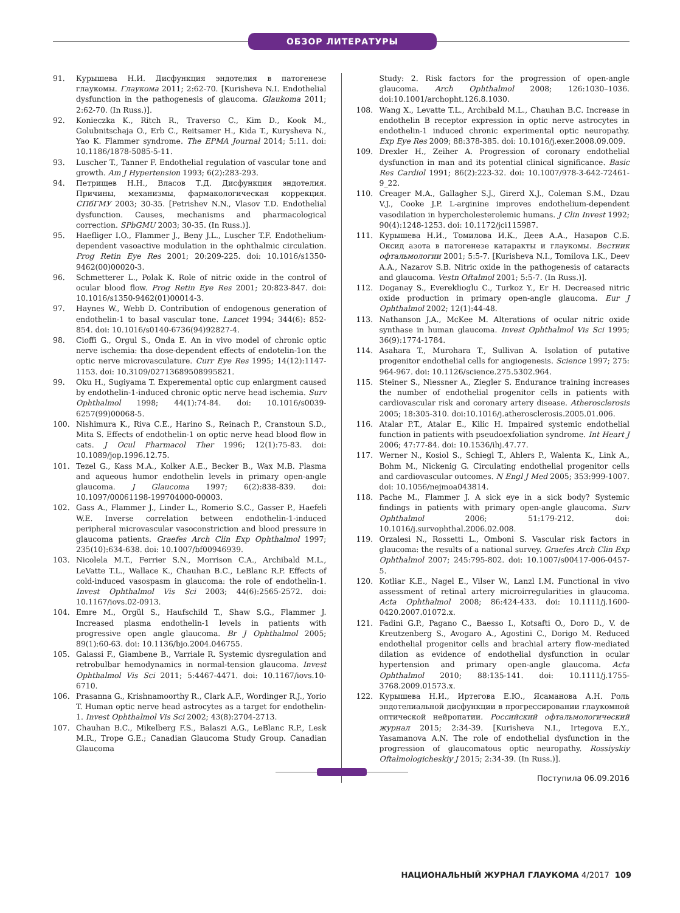ОБЗОР ЛИТЕРАТУРЫ
91. Курышева Н.И. Дисфункция эндотелия в патогенезе глаукомы. Глаукома 2011; 2:62-70. [Kurisheva N.I. Endothelial dysfunction in the pathogenesis of glaucoma. Glaukoma 2011; 2:62-70. (In Russ.)].
92. Konieczka K., Ritch R., Traverso C., Kim D., Kook M., Golubnitschaja O., Erb C., Reitsamer H., Kida T., Kurysheva N., Yao K. Flammer syndrome. The EPMA Journal 2014; 5:11. doi: 10.1186/1878-5085-5-11.
93. Luscher T., Tanner F. Endothelial regulation of vascular tone and growth. Am J Hypertension 1993; 6(2):283-293.
94. Петрищев Н.Н., Власов Т.Д. Дисфункция эндотелия. Причины, механизмы, фармакологическая коррекция. СПбГМУ 2003; 30-35. [Petrishev N.N., Vlasov T.D. Endothelial dysfunction. Causes, mechanisms and pharmacological correction. SPbGMU 2003; 30-35. (In Russ.)].
95. Haefliger I.O., Flammer J., Beny J.L., Luscher T.F. Endothelium-dependent vasoactive modulation in the ophthalmic circulation. Prog Retin Eye Res 2001; 20:209-225. doi: 10.1016/s1350-9462(00)00020-3.
96. Schmetterer L., Polak K. Role of nitric oxide in the control of ocular blood flow. Prog Retin Eye Res 2001; 20:823-847. doi: 10.1016/s1350-9462(01)00014-3.
97. Haynes W., Webb D. Contribution of endogenous generation of endothelin-1 to basal vascular tone. Lancet 1994; 344(6): 852-854. doi: 10.1016/s0140-6736(94)92827-4.
98. Cioffi G., Orgul S., Onda E. An in vivo model of chronic optic nerve ischemia: tha dose-dependent effects of endotelin-1on the optic nerve microvasculature. Curr Eye Res 1995; 14(12):1147-1153. doi: 10.3109/02713689508995821.
99. Oku H., Sugiyama T. Experemental optic cup enlargment caused by endothelin-1-induced chronic optic nerve head ischemia. Surv Ophthalmol 1998; 44(1):74-84. doi: 10.1016/s0039-6257(99)00068-5.
100. Nishimura K., Riva C.E., Harino S., Reinach P., Cranstoun S.D., Mita S. Effects of endothelin-1 on optic nerve head blood flow in cats. J Ocul Pharmacol Ther 1996; 12(1):75-83. doi: 10.1089/jop.1996.12.75.
101. Tezel G., Kass M.A., Kolker A.E., Becker B., Wax M.B. Plasma and aqueous humor endothelin levels in primary open-angle glaucoma. J Glaucoma 1997; 6(2):838-839. doi: 10.1097/00061198-199704000-00003.
102. Gass A., Flammer J., Linder L., Romerio S.C., Gasser P., Haefeli W.E. Inverse correlation between endothelin-1-induced peripheral microvascular vasoconstriction and blood pressure in glaucoma patients. Graefes Arch Clin Exp Ophthalmol 1997; 235(10):634-638. doi: 10.1007/bf00946939.
103. Nicolela M.T., Ferrier S.N., Morrison C.A., Archibald M.L., LeVatte T.L., Wallace K., Chauhan B.C., LeBlanc R.P. Effects of cold-induced vasospasm in glaucoma: the role of endothelin-1. Invest Ophthalmol Vis Sci 2003; 44(6):2565-2572. doi: 10.1167/iovs.02-0913.
104. Emre M., Orgül S., Haufschild T., Shaw S.G., Flammer J. Increased plasma endothelin-1 levels in patients with progressive open angle glaucoma. Br J Ophthalmol 2005; 89(1):60-63. doi: 10.1136/bjo.2004.046755.
105. Galassi F., Giambene B., Varriale R. Systemic dysregulation and retrobulbar hemodynamics in normal-tension glaucoma. Invest Ophthalmol Vis Sci 2011; 5:4467-4471. doi: 10.1167/iovs.10-6710.
106. Prasanna G., Krishnamoorthy R., Clark A.F., Wordinger R.J., Yorio T. Human optic nerve head astrocytes as a target for endothelin-1. Invest Ophthalmol Vis Sci 2002; 43(8):2704-2713.
107. Chauhan B.C., Mikelberg F.S., Balaszi A.G., LeBlanc R.P., Lesk M.R., Trope G.E.; Canadian Glaucoma Study Group. Canadian Glaucoma
Study: 2. Risk factors for the progression of open-angle glaucoma. Arch Ophthalmol 2008; 126:1030–1036. doi:10.1001/archopht.126.8.1030.
108. Wang X., Levatte T.L., Archibald M.L., Chauhan B.C. Increase in endothelin B receptor expression in optic nerve astrocytes in endothelin-1 induced chronic experimental optic neuropathy. Exp Eye Res 2009; 88:378-385. doi: 10.1016/j.exer.2008.09.009.
109. Drexler H., Zeiher A. Progression of coronary endothelial dysfunction in man and its potential clinical significance. Basic Res Cardiol 1991; 86(2):223-32. doi: 10.1007/978-3-642-72461-9_22.
110. Creager M.A., Gallagher S.J., Girerd X.J., Coleman S.M., Dzau V.J., Cooke J.P. L-arginine improves endothelium-dependent vasodilation in hypercholesterolemic humans. J Clin Invest 1992; 90(4):1248-1253. doi: 10.1172/jci115987.
111. Курышева Н.И., Томилова И.К., Деев А.А., Назаров С.Б. Оксид азота в патогенезе катаракты и глаукомы. Вестник офтальмологии 2001; 5:5-7. [Kurisheva N.I., Tomilova I.K., Deev A.A., Nazarov S.B. Nitric oxide in the pathogenesis of cataracts and glaucoma. Vestn Oftalmol 2001; 5:5-7. (In Russ.)].
112. Doganay S., Evereklioglu C., Turkoz Y., Er H. Decreased nitric oxide production in primary open-angle glaucoma. Eur J Ophthalmol 2002; 12(1):44-48.
113. Nathanson J.A., McKee M. Alterations of ocular nitric oxide synthase in human glaucoma. Invest Ophthalmol Vis Sci 1995; 36(9):1774-1784.
114. Asahara T., Murohara T., Sullivan A. Isolation of putative progenitor endothelial cells for angiogenesis. Science 1997; 275: 964-967. doi: 10.1126/science.275.5302.964.
115. Steiner S., Niessner A., Ziegler S. Endurance training increases the number of endothelial progenitor cells in patients with cardiovascular risk and coronary artery disease. Atherosclerosis 2005; 18:305-310. doi:10.1016/j.atherosclerosis.2005.01.006.
116. Atalar P.T., Atalar E., Kilic H. Impaired systemic endothelial function in patients with pseudoexfoliation syndrome. Int Heart J 2006; 47:77-84. doi: 10.1536/ihj.47.77.
117. Werner N., Kosiol S., Schiegl T., Ahlers P., Walenta K., Link A., Bohm M., Nickenig G. Circulating endothelial progenitor cells and cardiovascular outcomes. N Engl J Med 2005; 353:999-1007. doi: 10.1056/nejmoa043814.
118. Pache M., Flammer J. A sick eye in a sick body? Systemic findings in patients with primary open-angle glaucoma. Surv Ophthalmol 2006; 51:179-212. doi: 10.1016/j.survophthal.2006.02.008.
119. Orzalesi N., Rossetti L., Omboni S. Vascular risk factors in glaucoma: the results of a national survey. Graefes Arch Clin Exp Ophthalmol 2007; 245:795-802. doi: 10.1007/s00417-006-0457-5.
120. Kotliar K.E., Nagel E., Vilser W., Lanzl I.M. Functional in vivo assessment of retinal artery microirregularities in glaucoma. Acta Ophthalmol 2008; 86:424-433. doi: 10.1111/j.1600-0420.2007.01072.x.
121. Fadini G.P., Pagano C., Baesso I., Kotsafti O., Doro D., V. de Kreutzenberg S., Avogaro A., Agostini C., Dorigo M. Reduced endothelial progenitor cells and brachial artery flow-mediated dilation as evidence of endothelial dysfunction in ocular hypertension and primary open-angle glaucoma. Acta Ophthalmol 2010; 88:135-141. doi: 10.1111/j.1755-3768.2009.01573.x.
122. Курышева Н.И., Иртегова Е.Ю., Ясаманова А.Н. Роль эндотелиальной дисфункции в прогрессировании глаукомной оптической нейропатии. Российский офтальмологический журнал 2015; 2:34-39. [Kurisheva N.I., Irtegova E.Y., Yasamanova A.N. The role of endothelial dysfunction in the progression of glaucomatous optic neuropathy. Rossiyskiy Oftalmologicheskiy J 2015; 2:34-39. (In Russ.)].
Поступила 06.09.2016
НАЦИОНАЛЬНЫЙ ЖУРНАЛ ГЛАУКОМА 4/2017 109